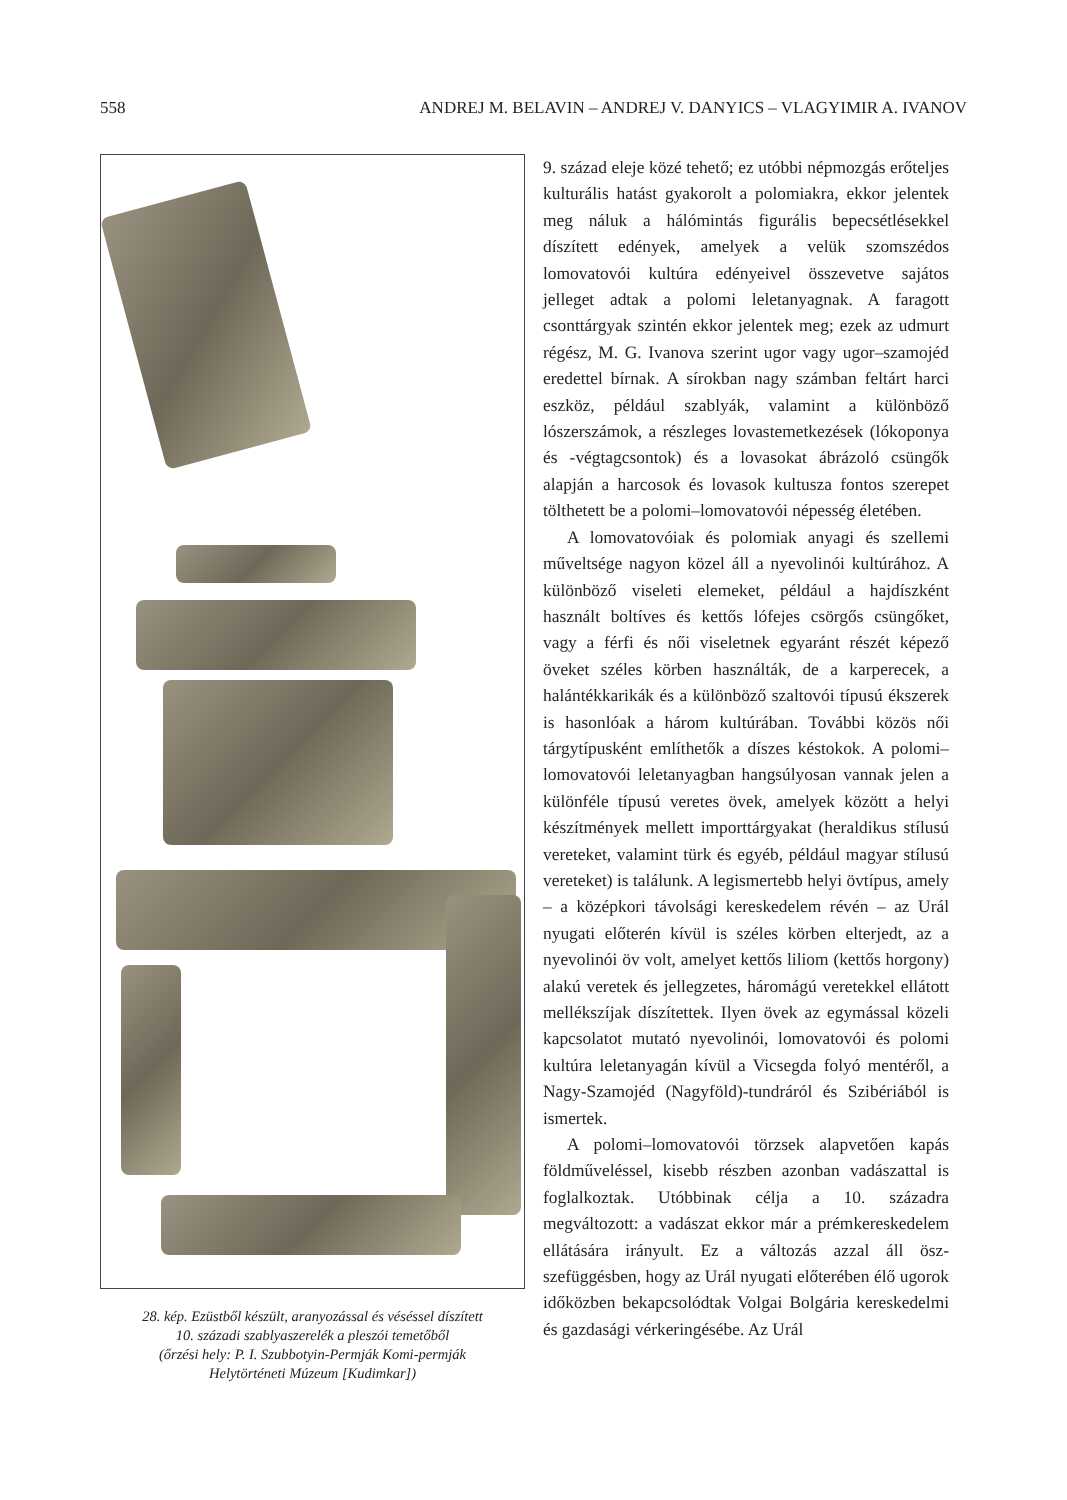558 ANDREJ M. BELAVIN – ANDREJ V. DANYICS – VLAGYIMIR A. IVANOV
28. kép. Ezüstből készült, aranyozással és véséssel díszített
10. századi szablyaszerelék a pleszói temetőből
(őrzési hely: P. I. Szubbotyin-Permják Komi-permják
Helytörténeti Múzeum [Kudimkar])
9. század eleje közé tehető; ez utóbbi népmozgás erőteljes kulturális hatást gyakorolt a polomiakra, ekkor jelentek meg náluk a hálómintás figurális be­pecsétlésekkel díszített edények, amelyek a velük szomszédos lomovatovói kultúra edényeivel össze­vetve sajátos jelleget adtak a polomi leletanyagnak. A faragott csonttárgyak szintén ekkor jelentek meg; ezek az udmurt régész, M. G. Ivanova szerint ugor vagy ugor–szamojéd eredettel bírnak. A sírokban nagy számban feltárt harci eszköz, például szablyák, valamint a különböző lószerszámok, a részleges lo­vastemetkezések (lókoponya és -végtagcsontok) és a lovasokat ábrázoló csüngők alapján a harcosok és lovasok kultusza fontos szerepet tölthetett be a po­lomi–lomovatovói népesség életében.
A lomovatovóiak és polomiak anyagi és szellemi műveltsége nagyon közel áll a nyevolinói kultúrá­hoz. A különböző viseleti elemeket, például a haj­díszként használt boltíves és kettős lófejes csörgős csüngőket, vagy a férfi és női viseletnek egyaránt részét képező öveket széles körben használták, de a karperecek, a halántékkarikák és a különböző szal­tovói típusú ékszerek is hasonlóak a három kultúrá­ban. További közös női tárgytípusként említhetők a díszes késtokok. A polomi–lomovatovói leletanyag­ban hangsúlyosan vannak jelen a különféle típusú veretes övek, amelyek között a helyi készítmények mellett importtárgyakat (heraldikus stílusú verete­ket, valamint türk és egyéb, például magyar stílusú vereteket) is találunk. A legismertebb helyi övtípus, amely – a középkori távolsági kereskedelem révén – az Urál nyugati előterén kívül is széles körben el­terjedt, az a nyevolinói öv volt, amelyet kettős li­liom (kettős horgony) alakú veretek és jellegzetes, háromágú veretekkel ellátott mellékszíjak díszí­tettek. Ilyen övek az egymással közeli kapcsolatot mutató nyevolinói, lomovatovói és polomi kultúra leletanyagán kívül a Vicsegda folyó mentéről, a Nagy-Szamojéd (Nagyföld)-tundráról és Szibériá­ból is ismertek.
A polomi–lomovatovói törzsek alapvetően kapás földműveléssel, kisebb részben azonban vadászat­tal is foglalkoztak. Utóbbinak célja a 10. századra megváltozott: a vadászat ekkor már a prémkereske­delem ellátására irányult. Ez a változás azzal áll ösz­szefüggésben, hogy az Urál nyugati előterében élő ugorok időközben bekapcsolódtak Volgai Bolgária kereskedelmi és gazdasági vérkeringésébe. Az Urál